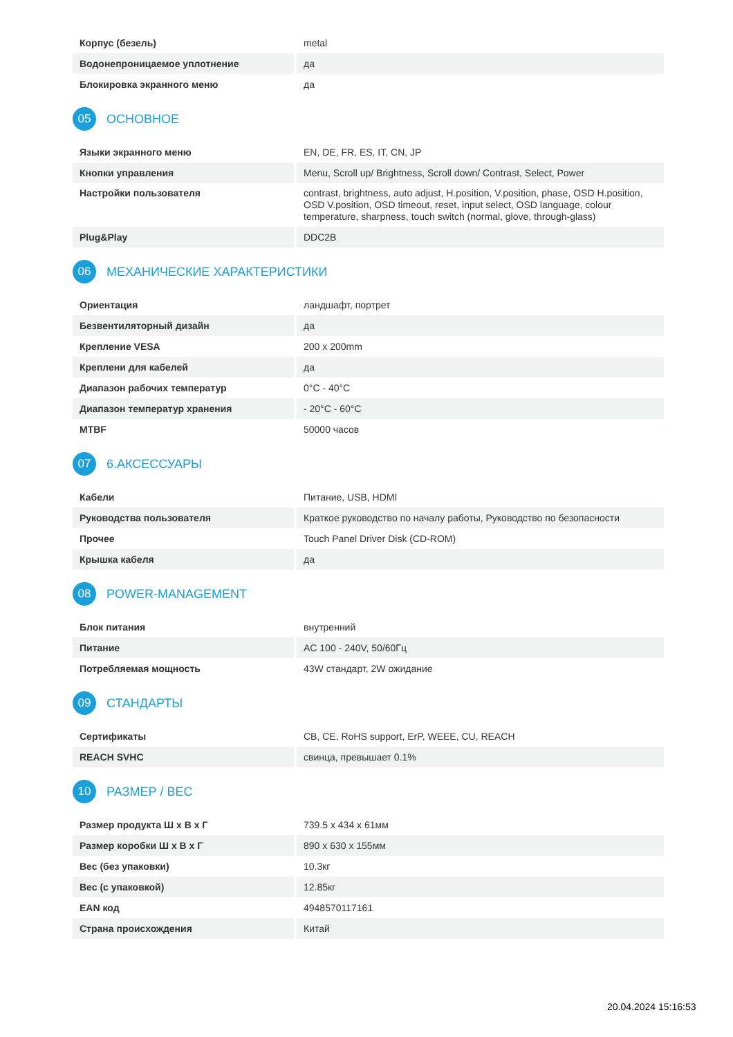| Корпус (безель) | metal |
| Водонепроницаемое уплотнение | да |
| Блокировка экранного меню | да |
05
ОСНОВНОЕ
| Языки экранного меню | EN, DE, FR, ES, IT, CN, JP |
| Кнопки управления | Menu, Scroll up/ Brightness, Scroll down/ Contrast, Select, Power |
| Настройки пользователя | contrast, brightness, auto adjust, H.position, V.position, phase, OSD H.position, OSD V.position, OSD timeout, reset, input select, OSD language, colour temperature, sharpness, touch switch (normal, glove, through-glass) |
| Plug&Play | DDC2B |
06
МЕХАНИЧЕСКИЕ ХАРАКТЕРИСТИКИ
| Ориентация | ландшафт, портрет |
| Безвентиляторный дизайн | да |
| Крепление VESA | 200 x 200mm |
| Креплени для кабелей | да |
| Диапазон рабочих температур | 0°C - 40°C |
| Диапазон температур хранения | - 20°C - 60°C |
| MTBF | 50000 часов |
07
6.АКСЕССУАРЫ
| Кабели | Питание, USB, HDMI |
| Руководства пользователя | Краткое руководство по началу работы, Руководство по безопасности |
| Прочее | Touch Panel Driver Disk (CD-ROM) |
| Крышка кабеля | да |
08
POWER-MANAGEMENT
| Блок питания | внутренний |
| Питание | AC 100 - 240V, 50/60Гц |
| Потребляемая мощность | 43W стандарт, 2W ожидание |
09
СТАНДАРТЫ
| Сертификаты | CB, CE, RoHS support, ErP, WEEE, CU, REACH |
| REACH SVHC | свинца, превышает 0.1% |
10
РАЗМЕР / ВЕС
| Размер продукта Ш x В x Г | 739.5 x 434 x 61мм |
| Размер коробки Ш x В x Г | 890 x 630 x 155мм |
| Вес (без упаковки) | 10.3кг |
| Вес (с упаковкой) | 12.85кг |
| EAN код | 4948570117161 |
| Страна происхождения | Китай |
20.04.2024 15:16:53